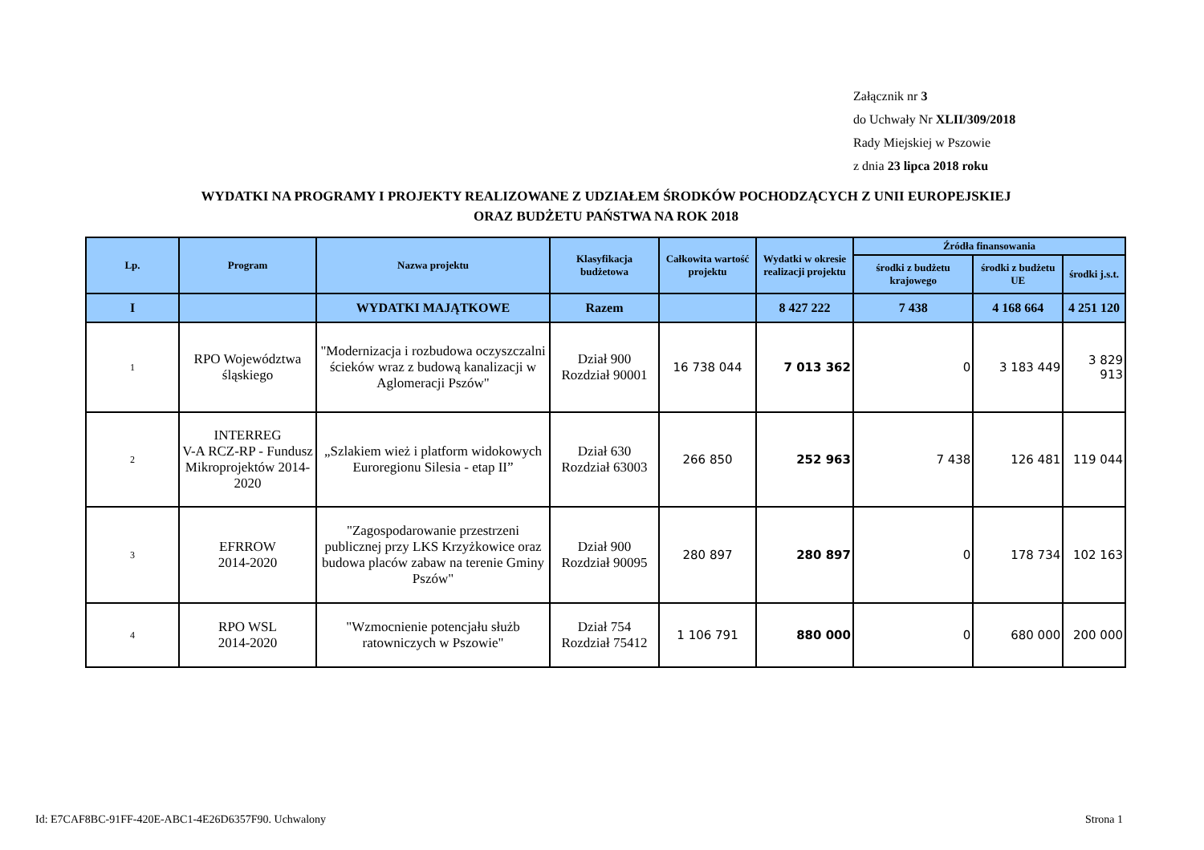Załącznik nr 3
do Uchwały Nr XLII/309/2018
Rady Miejskiej w Pszowie
z dnia 23 lipca 2018 roku
WYDATKI NA PROGRAMY I PROJEKTY REALIZOWANE Z UDZIAŁEM ŚRODKÓW POCHODZĄCYCH Z UNII EUROPEJSKIEJ
ORAZ BUDŻETU PAŃSTWA NA ROK 2018
| Lp. | Program | Nazwa projektu | Klasyfikacja budżetowa | Całkowita wartość projektu | Wydatki w okresie realizacji projektu | Źródła finansowania | | |
| --- | --- | --- | --- | --- | --- | --- | --- | --- |
| | | | | | | środki z budżetu krajowego | środki z budżetu UE | środki j.s.t. |
| I | | WYDATKI MAJĄTKOWE | Razem | | 8 427 222 | 7 438 | 4 168 664 | 4 251 120 |
| 1 | RPO Województwa śląskiego | "Modernizacja i rozbudowa oczyszczalni ścieków wraz z budową kanalizacji w Aglomeracji Pszów" | Dział 900 Rozdział 90001 | 16 738 044 | 7 013 362 | 0 | 3 183 449 | 3 829 913 |
| 2 | INTERREG V-A RCZ-RP - Fundusz Mikroprojektów 2014-2020 | „Szlakiem wież i platform widokowych Euroregionu Silesia - etap II” | Dział 630 Rozdział 63003 | 266 850 | 252 963 | 7 438 | 126 481 | 119 044 |
| 3 | EFRROW 2014-2020 | "Zagospodarowanie przestrzeni publicznej przy LKS Krzyżkowice oraz budowa placów zabaw na terenie Gminy Pszów" | Dział 900 Rozdział 90095 | 280 897 | 280 897 | 0 | 178 734 | 102 163 |
| 4 | RPO WSL 2014-2020 | "Wzmocnienie potencjału służb ratowniczych w Pszowie" | Dział 754 Rozdział 75412 | 1 106 791 | 880 000 | 0 | 680 000 | 200 000 |
Id: E7CAF8BC-91FF-420E-ABC1-4E26D6357F90. Uchwalony
Strona 1